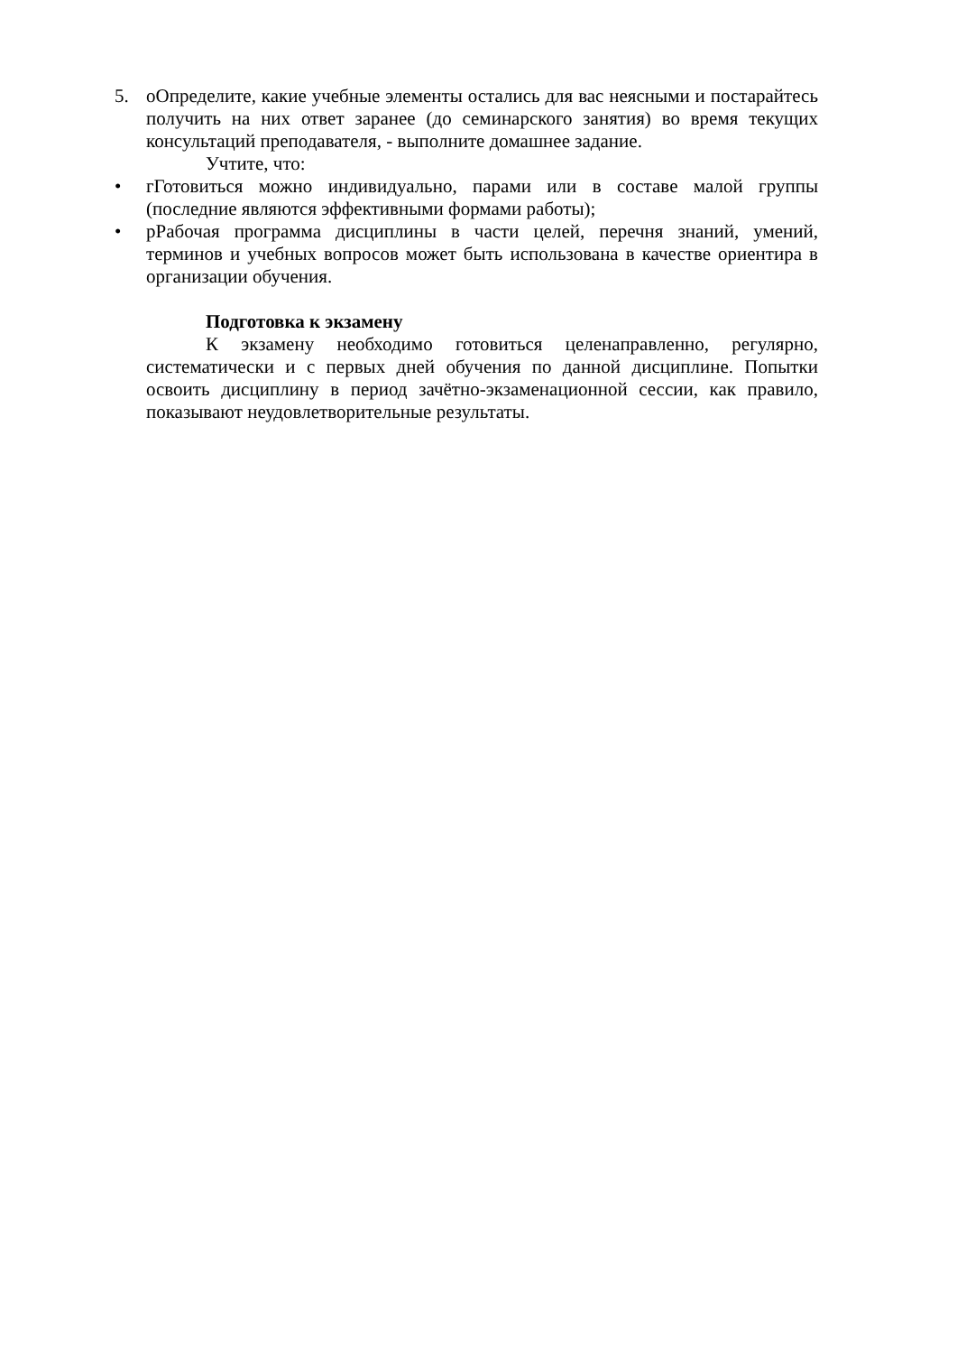5. оОпределите, какие учебные элементы остались для вас неясными и постарайтесь получить на них ответ заранее (до семинарского занятия) во время текущих консультаций преподавателя, - выполните домашнее задание.
Учтите, что:
• гГотовиться можно индивидуально, парами или в составе малой группы (последние являются эффективными формами работы);
• рРабочая программа дисциплины в части целей, перечня знаний, умений, терминов и учебных вопросов может быть использована в качестве ориентира в организации обучения.
Подготовка к экзамену
К экзамену необходимо готовиться целенаправленно, регулярно, систематически и с первых дней обучения по данной дисциплине. Попытки освоить дисциплину в период зачётно-экзаменационной сессии, как правило, показывают неудовлетворительные результаты.